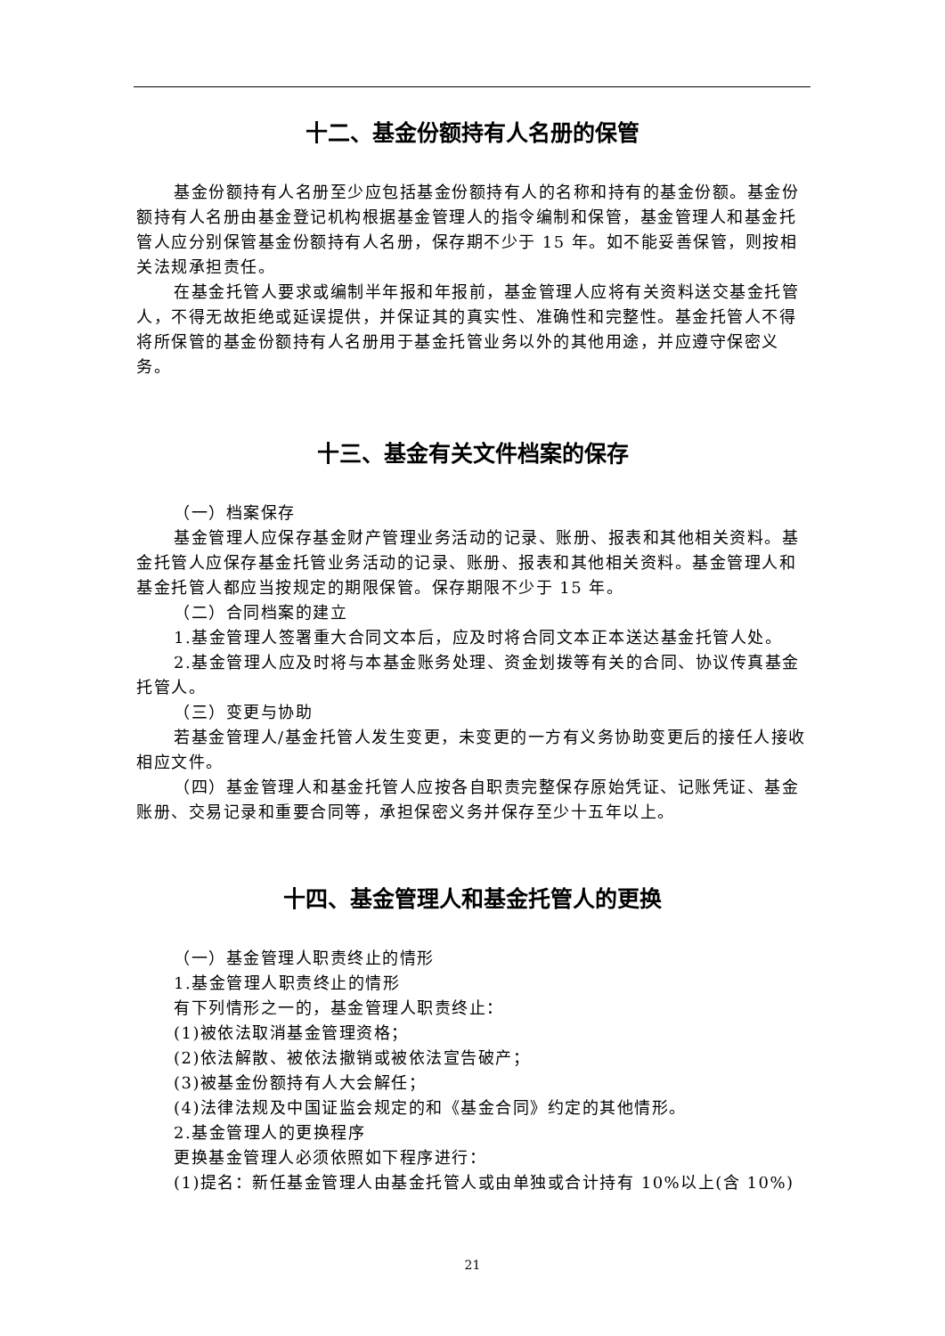十二、基金份额持有人名册的保管
基金份额持有人名册至少应包括基金份额持有人的名称和持有的基金份额。基金份额持有人名册由基金登记机构根据基金管理人的指令编制和保管，基金管理人和基金托管人应分别保管基金份额持有人名册，保存期不少于 15 年。如不能妥善保管，则按相关法规承担责任。
在基金托管人要求或编制半年报和年报前，基金管理人应将有关资料送交基金托管人，不得无故拒绝或延误提供，并保证其的真实性、准确性和完整性。基金托管人不得将所保管的基金份额持有人名册用于基金托管业务以外的其他用途，并应遵守保密义务。
十三、基金有关文件档案的保存
（一）档案保存
基金管理人应保存基金财产管理业务活动的记录、账册、报表和其他相关资料。基金托管人应保存基金托管业务活动的记录、账册、报表和其他相关资料。基金管理人和基金托管人都应当按规定的期限保管。保存期限不少于 15 年。
（二）合同档案的建立
1.基金管理人签署重大合同文本后，应及时将合同文本正本送达基金托管人处。
2.基金管理人应及时将与本基金账务处理、资金划拨等有关的合同、协议传真基金托管人。
（三）变更与协助
若基金管理人/基金托管人发生变更，未变更的一方有义务协助变更后的接任人接收相应文件。
（四）基金管理人和基金托管人应按各自职责完整保存原始凭证、记账凭证、基金账册、交易记录和重要合同等，承担保密义务并保存至少十五年以上。
十四、基金管理人和基金托管人的更换
（一）基金管理人职责终止的情形
1.基金管理人职责终止的情形
有下列情形之一的，基金管理人职责终止：
(1)被依法取消基金管理资格；
(2)依法解散、被依法撤销或被依法宣告破产；
(3)被基金份额持有人大会解任；
(4)法律法规及中国证监会规定的和《基金合同》约定的其他情形。
2.基金管理人的更换程序
更换基金管理人必须依照如下程序进行：
(1)提名：新任基金管理人由基金托管人或由单独或合计持有 10%以上(含 10%)
21